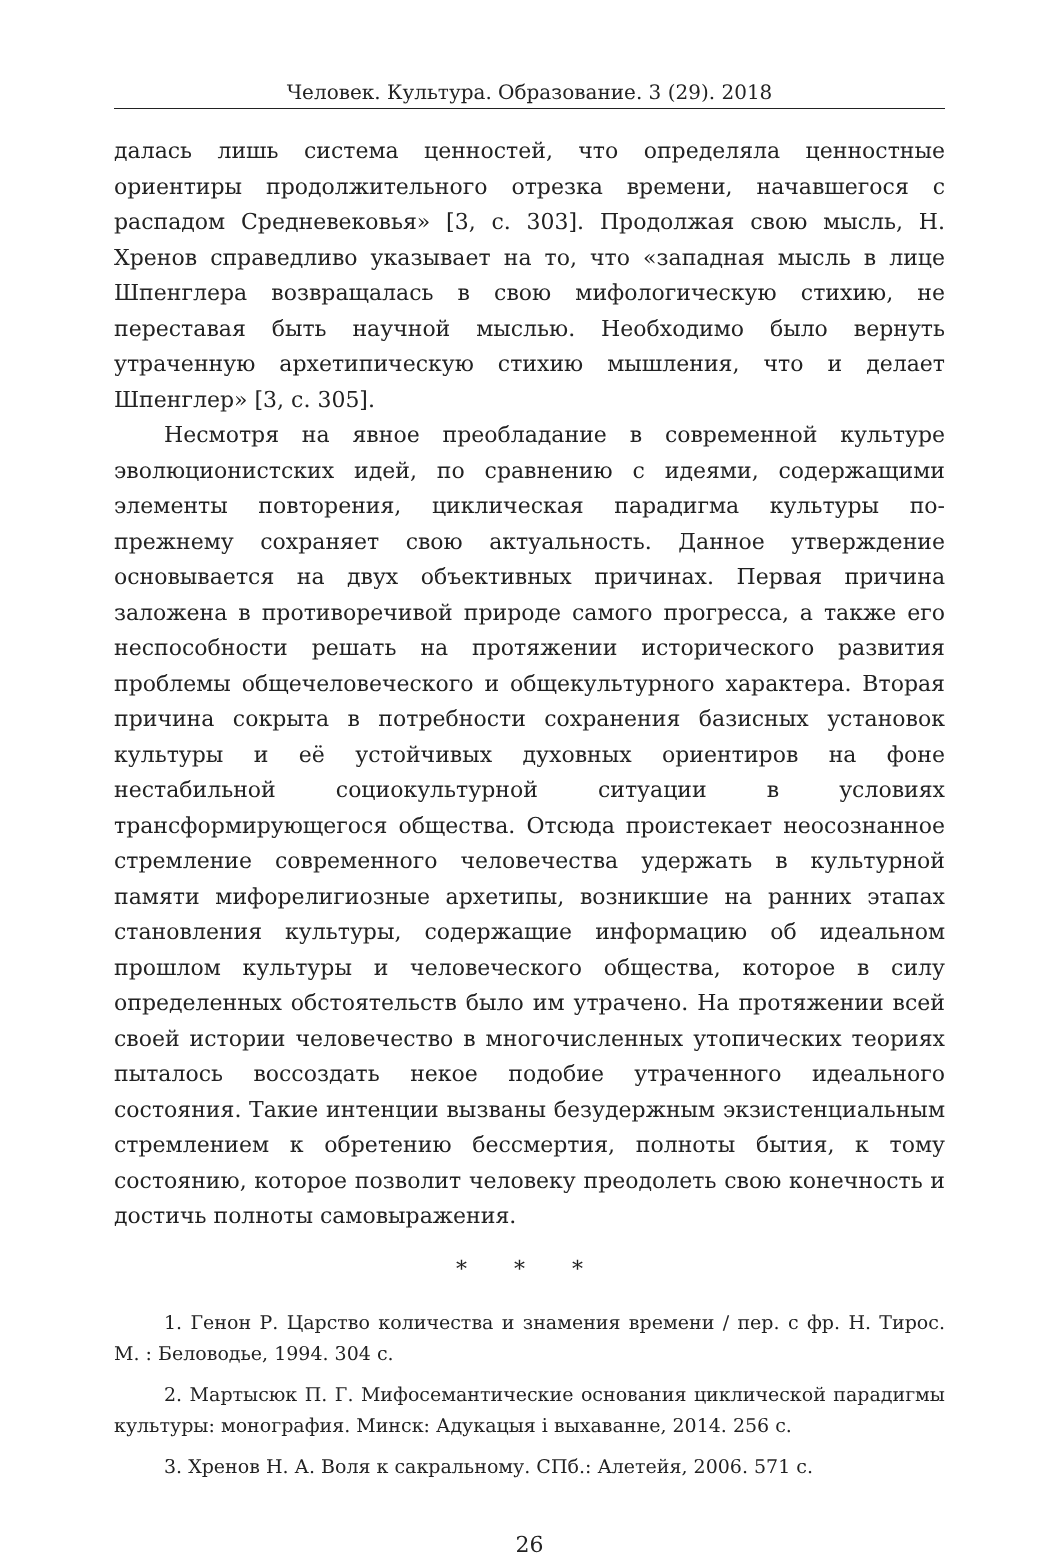Человек. Культура. Образование. 3 (29). 2018
далась лишь система ценностей, что определяла ценностные ориентиры продолжительного отрезка времени, начавшегося с распадом Средневековья» [3, с. 303]. Продолжая свою мысль, Н. Хренов справедливо указывает на то, что «западная мысль в лице Шпенглера возвращалась в свою мифологическую стихию, не переставая быть научной мыслью. Необходимо было вернуть утраченную архетипическую стихию мышления, что и делает Шпенглер» [3, с. 305].
Несмотря на явное преобладание в современной культуре эволюционистских идей, по сравнению с идеями, содержащими элементы повторения, циклическая парадигма культуры по-прежнему сохраняет свою актуальность. Данное утверждение основывается на двух объективных причинах. Первая причина заложена в противоречивой природе самого прогресса, а также его неспособности решать на протяжении исторического развития проблемы общечеловеческого и общекультурного характера. Вторая причина сокрыта в потребности сохранения базисных установок культуры и её устойчивых духовных ориентиров на фоне нестабильной социокультурной ситуации в условиях трансформирующегося общества. Отсюда проистекает неосознанное стремление современного человечества удержать в культурной памяти мифорелигиозные архетипы, возникшие на ранних этапах становления культуры, содержащие информацию об идеальном прошлом культуры и человеческого общества, которое в силу определенных обстоятельств было им утрачено. На протяжении всей своей истории человечество в многочисленных утопических теориях пыталось воссоздать некое подобие утраченного идеального состояния. Такие интенции вызваны безудержным экзистенциальным стремлением к обретению бессмертия, полноты бытия, к тому состоянию, которое позволит человеку преодолеть свою конечность и достичь полноты самовыражения.
* * *
1. Генон Р. Царство количества и знамения времени / пер. с фр. Н. Тирос. М. : Беловодье, 1994. 304 с.
2. Мартысюк П. Г. Мифосемантические основания циклической парадигмы культуры: монография. Минск: Адукацыя і выхаванне, 2014. 256 с.
3. Хренов Н. А. Воля к сакральному. СПб.: Алетейя, 2006. 571 с.
26